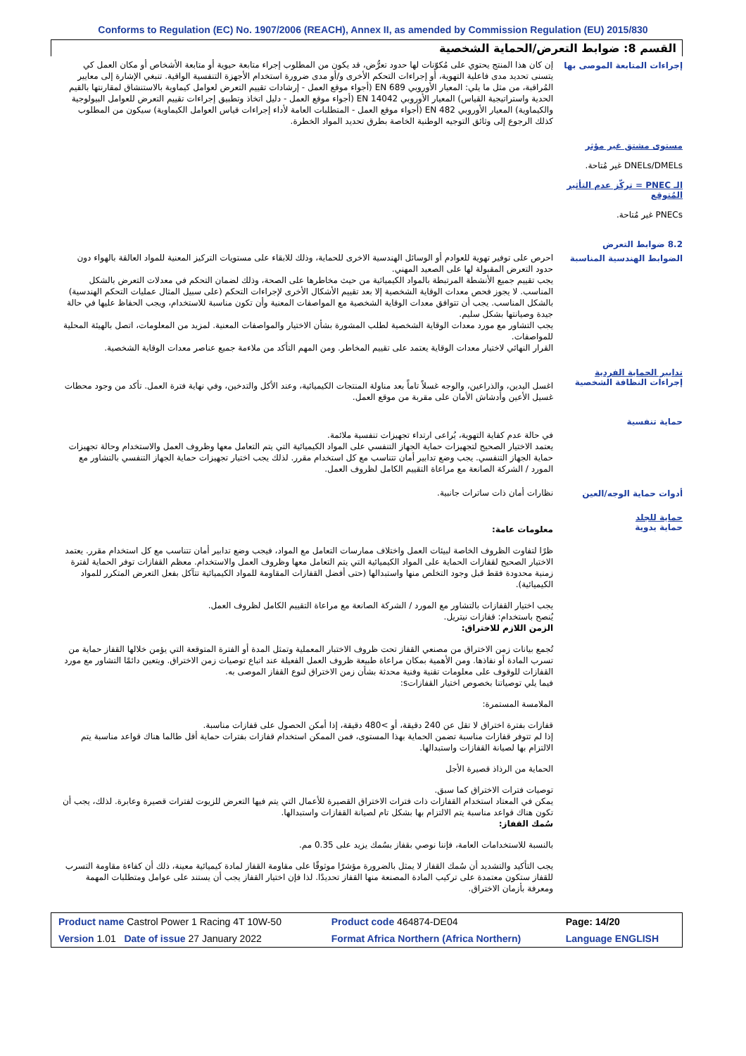Conforms to Regulation (EC) No. 1907/2006 (REACH), Annex II, as amended by Commission Regulation (EU) 2015/830
القسم 8: ضوابط التعرض/الحماية الشخصية
إجراءات المتابعة الموصى بها
إن كان هذا المنتج يحتوي على مُكوّنات لها حدود تعرُّض، قد يكون من المطلوب إجراء متابعة حيوية أو متابعة الأشخاص أو مكان العمل كي يتسنى تحديد مدى فاعلية التهوية، أو إجراءات التحكم الأخرى و/أو مدى ضرورة استخدام الأجهزة التنفسية الواقية. تنبغي الإشارة إلى معايير المُراقبة، من مثل ما يلي: المعيار الأوروبي EN 689 (أجواء موقع العمل - إرشادات تقييم التعرض لعوامل كيماوية بالاستنشاق لمقارنتها بالقيم الحدية واستراتيجية القياس) المعيار الأوروبي EN 14042 (أجواء موقع العمل - دليل اتخاذ وتطبيق إجراءات تقييم التعرض للعوامل البيولوجية والكيماوية) المعيار الأوروبي EN 482 (أجواء موقع العمل - المتطلبات العامة لأداء إجراءات قياس العوامل الكيماوية) سيكون من المطلوب كذلك الرجوع إلى وثائق التوجيه الوطنية الخاصة بطرق تحديد المواد الخطرة.
مستوى مشتق غير مؤثر
DNELs/DMELs غير مُتاحة.
الـ PNEC = تركّز عدم التأثير المُتوقع
PNECs غير مُتاحة.
8.2 ضوابط التعرض
الضوابط الهندسية المناسبة
احرص على توفير تهوية للعوادم أو الوسائل الهندسية الاخرى للحماية، وذلك للابقاء على مستويات التركيز المعنية للمواد العالقة بالهواء دون حدود التعرض المقبولة لها على الصعيد المهني.
يجب تقييم جميع الأنشطة المرتبطة بالمواد الكيميائية من حيث مخاطرها على الصحة، وذلك لضمان التحكم في معدلات التعرض بالشكل المناسب. لا يجوز فحص معدات الوقاية الشخصية إلا بعد تقييم الأشكال الأخرى لإجراءات التحكم (على سبيل المثال عمليات التحكم الهندسية) بالشكل المناسب. يجب أن تتوافق معدات الوقاية الشخصية مع المواصفات المعنية وأن تكون مناسبة للاستخدام، ويجب الحفاظ عليها في حالة جيدة وصيانتها بشكل سليم.
يجب التشاور مع مورد معدات الوقاية الشخصية لطلب المشورة بشأن الاختيار والمواصفات المعنية. لمزيد من المعلومات، اتصل بالهيئة المحلية للمواصفات.
القرار النهائي لاختيار معدات الوقاية يعتمد على تقييم المخاطر. ومن المهم التأكد من ملاءمة جميع عناصر معدات الوقاية الشخصية.
تدابير الحماية الفردية
إجراءات النظافة الشخصية
اغسل اليدين، والذراعين، والوجه غسلاً تاماً بعد مناولة المنتجات الكيميائية، وعند الأكل والتدخين، وفي نهاية فترة العمل. تأكد من وجود محطات غسيل الأعين وأدشاش الأمان على مقربة من موقع العمل.
حماية تنفسية
في حالة عدم كفاية التهوية، يُراعى ارتداء تجهيزات تنفسية ملائمة.
يعتمد الاختيار الصحيح لتجهيزات حماية الجهاز التنفسي على المواد الكيميائية التي يتم التعامل معها وظروف العمل والاستخدام وحالة تجهيزات حماية الجهاز التنفسي. يجب وضع تدابير أمان تتناسب مع كل استخدام مقرر. لذلك يجب اختيار تجهيزات حماية الجهاز التنفسي بالتشاور مع المورد / الشركة الصانعة مع مراعاة التقييم الكامل لظروف العمل.
أدوات حماية الوجه/العين
نظارات أمان ذات ساترات جانبية.
حماية للجلد
حماية يدوية
معلومات عامة:
ظرًا لتفاوت الظروف الخاصة لبيئات العمل واختلاف ممارسات التعامل مع المواد، فيجب وضع تدابير أمان تتناسب مع كل استخدام مقرر. يعتمد الاختيار الصحيح لقفازات الحماية على المواد الكيميائية التي يتم التعامل معها وظروف العمل والاستخدام. معظم القفازات توفر الحماية لفترة زمنية محدودة فقط قبل وجود التخلص منها واستبدالها (حتى أفضل القفازات المقاومة للمواد الكيميائية تتآكل بفعل التعرض المتكرر للمواد الكيميائية).
يجب اختيار القفازات بالتشاور مع المورد / الشركة الصانعة مع مراعاة التقييم الكامل لظروف العمل.
يُنصح باستخدام: قفازات نيتريل.
الزمن اللازم للاختراق:
تُجمع بيانات زمن الاختراق من مصنعي القفاز تحت ظروف الاختبار المعملية وتمثل المدة أو الفترة المتوقعة التي يؤمن خلالها القفاز حماية من تسرب المادة أو نفاذها. ومن الأهمية بمكان مراعاة طبيعة ظروف العمل الفعيلة عند اتباع توصيات زمن الاختراق. ويتعين دائمًا التشاور مع مورد القفازات للوقوف على معلومات تقنية وفنية محدثة بشأن زمن الاختراق لنوع القفاز الموصى به.
فيما يلي توصياتنا بخصوص اختيار القفازاتs:
الملامسة المستمرة:
قفازات بفترة اختراق لا تقل عن 240 دقيقة، أو >480 دقيقة، إذا أمكن الحصول على قفازات مناسبة.
إذا لم تتوفر قفازات مناسبة تضمن الحماية بهذا المستوى، فمن الممكن استخدام قفازات بفترات حماية أقل طالما هناك قواعد مناسبة يتم الالتزام بها لصيانة القفازات واستبدالها.
الحماية من الرذاذ قصيرة الأجل
توصيات فترات الاختراق كما سبق.
يمكن في المعتاد استخدام القفازات ذات فترات الاختراق القصيرة للأعمال التي يتم فيها التعرض للزيوت لفترات قصيرة وعابرة. لذلك، يجب أن تكون هناك قواعد مناسبة يتم الالتزام بها بشكل تام لصيانة القفازات واستبدالها.
سُمك القفاز:
بالنسبة للاستخدامات العامة، فإننا نوصي بقفاز بسُمك يزيد على 0.35 مم.
يجب التأكيد والتشديد أن سُمك القفاز لا يمثل بالضرورة مؤشرًا موثوقًا على مقاومة القفاز لمادة كيميائية معينة، ذلك أن كفاءة مقاومة التسرب للقفاز ستكون معتمدة على تركيب المادة المصنعة منها القفاز تحديدًا. لذا فإن اختيار القفاز يجب أن يستند على عوامل ومتطلبات المهمة ومعرفة بأزمان الاختراق.
| Product name Castrol Power 1 Racing 4T 10W-50 | Product code 464874-DE04 | Page: 14/20 |
| Version 1.01 Date of issue 27 January 2022 | Format Africa Northern (Africa Northern) | Language ENGLISH |